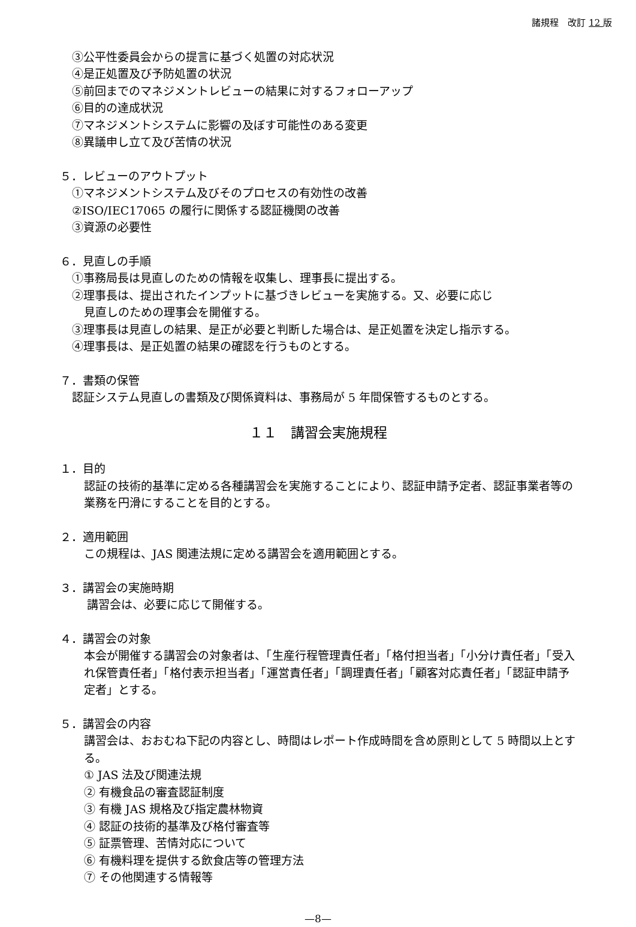諸規程　改訂 12 版
③公平性委員会からの提言に基づく処置の対応状況
④是正処置及び予防処置の状況
⑤前回までのマネジメントレビューの結果に対するフォローアップ
⑥目的の達成状況
⑦マネジメントシステムに影響の及ぼす可能性のある変更
⑧異議申し立て及び苦情の状況
５．レビューのアウトプット
①マネジメントシステム及びそのプロセスの有効性の改善
②ISO/IEC17065 の履行に関係する認証機関の改善
③資源の必要性
６．見直しの手順
①事務局長は見直しのための情報を収集し、理事長に提出する。
②理事長は、提出されたインプットに基づきレビューを実施する。又、必要に応じ
見直しのための理事会を開催する。
③理事長は見直しの結果、是正が必要と判断した場合は、是正処置を決定し指示する。
④理事長は、是正処置の結果の確認を行うものとする。
７．書類の保管
認証システム見直しの書類及び関係資料は、事務局が 5 年間保管するものとする。
１１　講習会実施規程
１．目的
認証の技術的基準に定める各種講習会を実施することにより、認証申請予定者、認証事業者等の業務を円滑にすることを目的とする。
２．適用範囲
この規程は、JAS 関連法規に定める講習会を適用範囲とする。
３．講習会の実施時期
講習会は、必要に応じて開催する。
４．講習会の対象
本会が開催する講習会の対象者は、「生産行程管理責任者」「格付担当者」「小分け責任者」「受入れ保管責任者」「格付表示担当者」「運営責任者」「調理責任者」「顧客対応責任者」「認証申請予定者」とする。
５．講習会の内容
講習会は、おおむね下記の内容とし、時間はレポート作成時間を含め原則として 5 時間以上とする。
① JAS 法及び関連法規
② 有機食品の審査認証制度
③ 有機 JAS 規格及び指定農林物資
④ 認証の技術的基準及び格付審査等
⑤ 証票管理、苦情対応について
⑥ 有機料理を提供する飲食店等の管理方法
⑦ その他関連する情報等
—8—